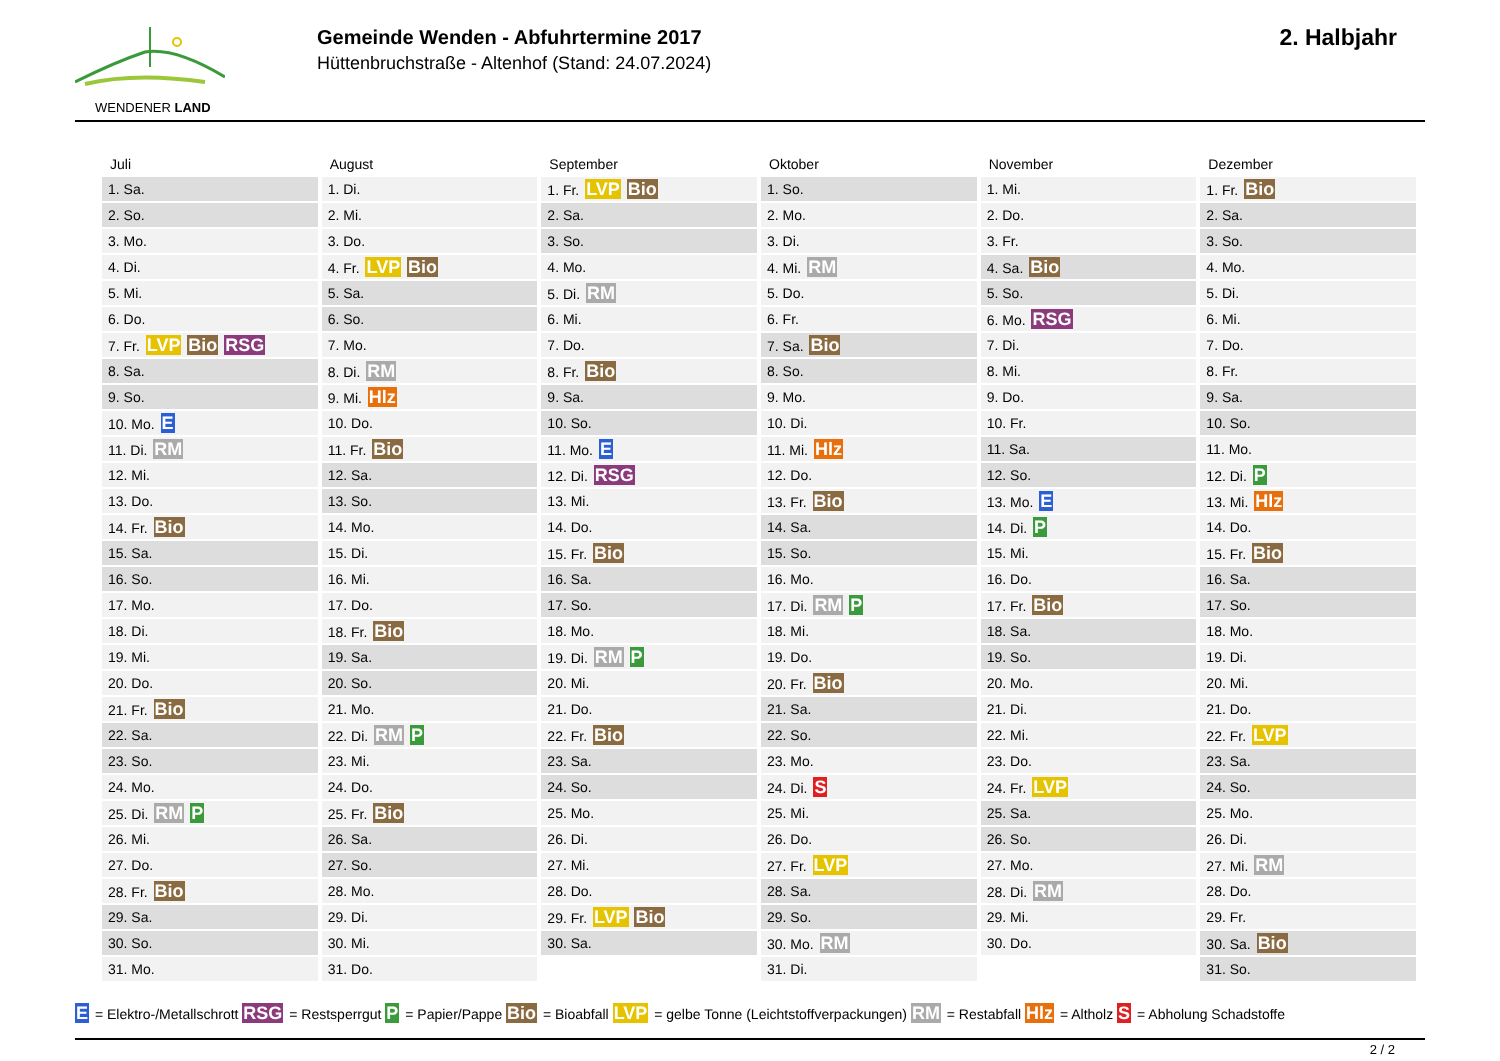WENDENER LAND
Gemeinde Wenden - Abfuhrtermine 2017
Hüttenbruchstraße - Altenhof (Stand: 24.07.2024)
2. Halbjahr
Juli
| 1. Sa. |
| 2. So. |
| 3. Mo. |
| 4. Di. |
| 5. Mi. |
| 6. Do. |
| 7. Fr. LVP Bio RSG |
| 8. Sa. |
| 9. So. |
| 10. Mo. E |
| 11. Di. RM |
| 12. Mi. |
| 13. Do. |
| 14. Fr. Bio |
| 15. Sa. |
| 16. So. |
| 17. Mo. |
| 18. Di. |
| 19. Mi. |
| 20. Do. |
| 21. Fr. Bio |
| 22. Sa. |
| 23. So. |
| 24. Mo. |
| 25. Di. RM P |
| 26. Mi. |
| 27. Do. |
| 28. Fr. Bio |
| 29. Sa. |
| 30. So. |
| 31. Mo. |
August
| 1. Di. |
| 2. Mi. |
| 3. Do. |
| 4. Fr. LVP Bio |
| 5. Sa. |
| 6. So. |
| 7. Mo. |
| 8. Di. RM |
| 9. Mi. Hlz |
| 10. Do. |
| 11. Fr. Bio |
| 12. Sa. |
| 13. So. |
| 14. Mo. |
| 15. Di. |
| 16. Mi. |
| 17. Do. |
| 18. Fr. Bio |
| 19. Sa. |
| 20. So. |
| 21. Mo. |
| 22. Di. RM P |
| 23. Mi. |
| 24. Do. |
| 25. Fr. Bio |
| 26. Sa. |
| 27. So. |
| 28. Mo. |
| 29. Di. |
| 30. Mi. |
| 31. Do. |
September
| 1. Fr. LVP Bio |
| 2. Sa. |
| 3. So. |
| 4. Mo. |
| 5. Di. RM |
| 6. Mi. |
| 7. Do. |
| 8. Fr. Bio |
| 9. Sa. |
| 10. So. |
| 11. Mo. E |
| 12. Di. RSG |
| 13. Mi. |
| 14. Do. |
| 15. Fr. Bio |
| 16. Sa. |
| 17. So. |
| 18. Mo. |
| 19. Di. RM P |
| 20. Mi. |
| 21. Do. |
| 22. Fr. Bio |
| 23. Sa. |
| 24. So. |
| 25. Mo. |
| 26. Di. |
| 27. Mi. |
| 28. Do. |
| 29. Fr. LVP Bio |
| 30. Sa. |
Oktober
| 1. So. |
| 2. Mo. |
| 3. Di. |
| 4. Mi. RM |
| 5. Do. |
| 6. Fr. |
| 7. Sa. Bio |
| 8. So. |
| 9. Mo. |
| 10. Di. |
| 11. Mi. Hlz |
| 12. Do. |
| 13. Fr. Bio |
| 14. Sa. |
| 15. So. |
| 16. Mo. |
| 17. Di. RM P |
| 18. Mi. |
| 19. Do. |
| 20. Fr. Bio |
| 21. Sa. |
| 22. So. |
| 23. Mo. |
| 24. Di. S |
| 25. Mi. |
| 26. Do. |
| 27. Fr. LVP |
| 28. Sa. |
| 29. So. |
| 30. Mo. RM |
| 31. Di. |
November
| 1. Mi. |
| 2. Do. |
| 3. Fr. |
| 4. Sa. Bio |
| 5. So. |
| 6. Mo. RSG |
| 7. Di. |
| 8. Mi. |
| 9. Do. |
| 10. Fr. |
| 11. Sa. |
| 12. So. |
| 13. Mo. E |
| 14. Di. P |
| 15. Mi. |
| 16. Do. |
| 17. Fr. Bio |
| 18. Sa. |
| 19. So. |
| 20. Mo. |
| 21. Di. |
| 22. Mi. |
| 23. Do. |
| 24. Fr. LVP |
| 25. Sa. |
| 26. So. |
| 27. Mo. |
| 28. Di. RM |
| 29. Mi. |
| 30. Do. |
Dezember
| 1. Fr. Bio |
| 2. Sa. |
| 3. So. |
| 4. Mo. |
| 5. Di. |
| 6. Mi. |
| 7. Do. |
| 8. Fr. |
| 9. Sa. |
| 10. So. |
| 11. Mo. |
| 12. Di. P |
| 13. Mi. Hlz |
| 14. Do. |
| 15. Fr. Bio |
| 16. Sa. |
| 17. So. |
| 18. Mo. |
| 19. Di. |
| 20. Mi. |
| 21. Do. |
| 22. Fr. LVP |
| 23. Sa. |
| 24. So. |
| 25. Mo. |
| 26. Di. |
| 27. Mi. RM |
| 28. Do. |
| 29. Fr. |
| 30. Sa. Bio |
| 31. So. |
E = Elektro-/Metallschrott RSG = Restsperrgut P = Papier/Pappe Bio = Bioabfall LVP = gelbe Tonne (Leichtstoffverpackungen) RM = Restabfall Hlz = Altholz S = Abholung Schadstoffe
2 / 2